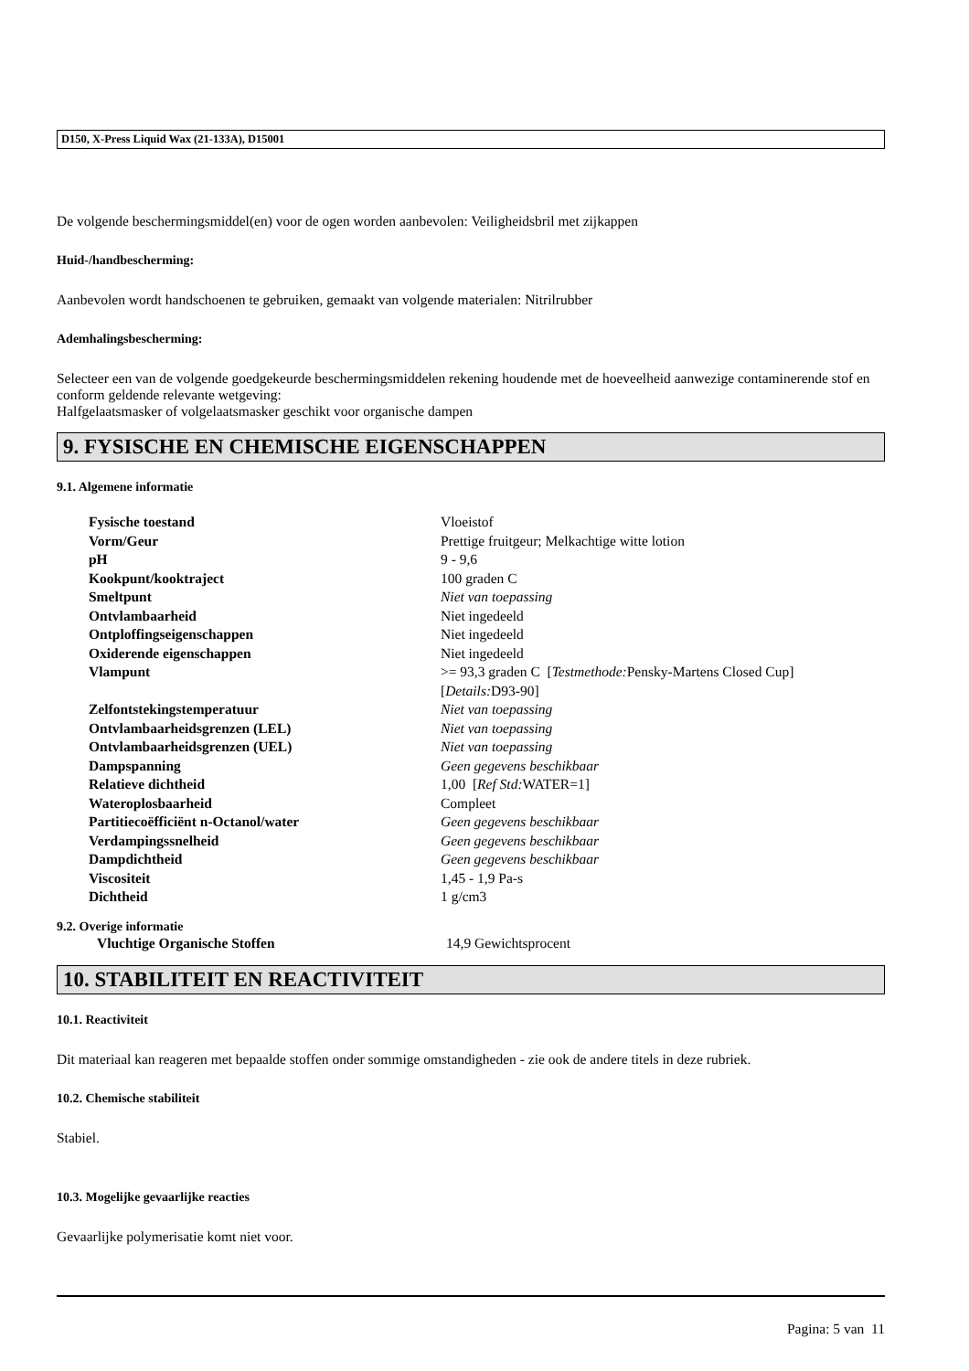D150, X-Press Liquid Wax (21-133A), D15001
De volgende beschermingsmiddel(en) voor de ogen worden aanbevolen: Veiligheidsbril met zijkappen
Huid-/handbescherming:
Aanbevolen wordt handschoenen te gebruiken, gemaakt van volgende materialen: Nitrilrubber
Ademhalingsbescherming:
Selecteer een van de volgende goedgekeurde beschermingsmiddelen rekening houdende met de hoeveelheid aanwezige contaminerende stof en conform geldende relevante wetgeving:
Halfgelaatsmasker of volgelaatsmasker geschikt voor organische dampen
9. FYSISCHE EN CHEMISCHE EIGENSCHAPPEN
9.1. Algemene informatie
| Fysische toestand | Vloeistof |
| Vorm/Geur | Prettige fruitgeur; Melkachtige witte lotion |
| pH | 9 - 9,6 |
| Kookpunt/kooktraject | 100 graden C |
| Smeltpunt | Niet van toepassing |
| Ontvlambaarheid | Niet ingedeeld |
| Ontploffingseigenschappen | Niet ingedeeld |
| Oxiderende eigenschappen | Niet ingedeeld |
| Vlampunt | >= 93,3 graden C [ Testmethode: Pensky-Martens Closed Cup] [ Details: D93-90] |
| Zelfontstekingstemperatuur | Niet van toepassing |
| Ontvlambaarheidsgrenzen (LEL) | Niet van toepassing |
| Ontvlambaarheidsgrenzen (UEL) | Niet van toepassing |
| Dampspanning | Geen gegevens beschikbaar |
| Relatieve dichtheid | 1,00 [ Ref Std: WATER=1] |
| Wateroplosbaarheid | Compleet |
| Partitiecoëfficiënt n-Octanol/water | Geen gegevens beschikbaar |
| Verdampingssnelheid | Geen gegevens beschikbaar |
| Dampdichtheid | Geen gegevens beschikbaar |
| Viscositeit | 1,45 - 1,9 Pa-s |
| Dichtheid | 1 g/cm3 |
9.2. Overige informatie
| Vluchtige Organische Stoffen | 14,9 Gewichtsprocent |
10. STABILITEIT EN REACTIVITEIT
10.1. Reactiviteit
Dit materiaal kan reageren met bepaalde stoffen onder sommige omstandigheden - zie ook de andere titels in deze rubriek.
10.2. Chemische stabiliteit
Stabiel.
10.3. Mogelijke gevaarlijke reacties
Gevaarlijke polymerisatie komt niet voor.
Pagina: 5 van 11